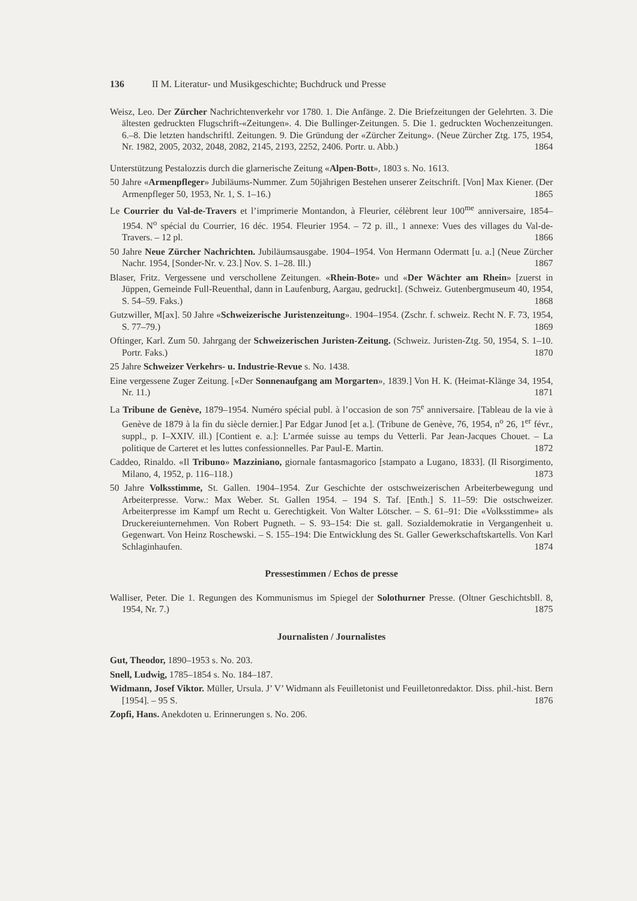136 II M. Literatur- und Musikgeschichte; Buchdruck und Presse
Weisz, Leo. Der Zürcher Nachrichtenverkehr vor 1780. 1. Die Anfänge. 2. Die Briefzeitungen der Gelehrten. 3. Die ältesten gedruckten Flugschrift-«Zeitungen». 4. Die Bullinger-Zeitungen. 5. Die 1. gedruckten Wochenzeitungen. 6.–8. Die letzten handschriftl. Zeitungen. 9. Die Gründung der «Zürcher Zeitung». (Neue Zürcher Ztg. 175, 1954, Nr. 1982, 2005, 2032, 2048, 2082, 2145, 2193, 2252, 2406. Portr. u. Abb.) 1864
Unterstützung Pestalozzis durch die glarnerische Zeitung «Alpen-Bott», 1803 s. No. 1613.
50 Jahre «Armenpfleger» Jubiläums-Nummer. Zum 50jährigen Bestehen unserer Zeitschrift. [Von] Max Kiener. (Der Armenpfleger 50, 1953, Nr. 1, S. 1–16.) 1865
Le Courrier du Val-de-Travers et l’imprimerie Montandon, à Fleurier, célèbrent leur 100<sup>me</sup> anniversaire, 1854–1954. N<sup>o</sup> spécial du Courrier, 16 déc. 1954. Fleurier 1954. – 72 p. ill., 1 annexe: Vues des villages du Val-de-Travers. – 12 pl. 1866
50 Jahre Neue Zürcher Nachrichten. Jubiläumsausgabe. 1904–1954. Von Hermann Odermatt [u. a.] (Neue Zürcher Nachr. 1954, [Sonder-Nr. v. 23.] Nov. S. 1–28. Ill.) 1867
Blaser, Fritz. Vergessene und verschollene Zeitungen. «Rhein-Bote» und «Der Wächter am Rhein» [zuerst in Jüppen, Gemeinde Full-Reuenthal, dann in Laufenburg, Aargau, gedruckt]. (Schweiz. Gutenbergmuseum 40, 1954, S. 54–59. Faks.) 1868
Gutzwiller, M[ax]. 50 Jahre «Schweizerische Juristenzeitung». 1904–1954. (Zschr. f. schweiz. Recht N. F. 73, 1954, S. 77–79.) 1869
Oftinger, Karl. Zum 50. Jahrgang der Schweizerischen Juristen-Zeitung. (Schweiz. Juristen-Ztg. 50, 1954, S. 1–10. Portr. Faks.) 1870
25 Jahre Schweizer Verkehrs- u. Industrie-Revue s. No. 1438.
Eine vergessene Zuger Zeitung. [«Der Sonnenaufgang am Morgarten», 1839.] Von H. K. (Heimat-Klänge 34, 1954, Nr. 11.) 1871
La Tribune de Genève, 1879–1954. Numéro spécial publ. à l’occasion de son 75<sup>e</sup> anniversaire. [Tableau de la vie à Genève de 1879 à la fin du siècle dernier.] Par Edgar Junod [et a.]. (Tribune de Genève, 76, 1954, n<sup>o</sup> 26, 1<sup>er</sup> févr., suppl., p. I–XXIV. ill.) [Contient e. a.]: L’armée suisse au temps du Vetterli. Par Jean-Jacques Chouet. – La politique de Carteret et les luttes confessionnelles. Par Paul-E. Martin. 1872
Caddeo, Rinaldo. «Il Tribuno» Mazziniano, giornale fantasmagorico [stampato a Lugano, 1833]. (Il Risorgimento, Milano, 4, 1952, p. 116–118.) 1873
50 Jahre Volksstimme, St. Gallen. 1904–1954. Zur Geschichte der ostschweizerischen Arbeiterbewegung und Arbeiterpresse. Vorw.: Max Weber. St. Gallen 1954. – 194 S. Taf. [Enth.] S. 11–59: Die ostschweizer. Arbeiterpresse im Kampf um Recht u. Gerechtigkeit. Von Walter Lötscher. – S. 61–91: Die «Volksstimme» als Druckereiunternehmen. Von Robert Pugneth. – S. 93–154: Die st. gall. Sozialdemokratie in Vergangenheit u. Gegenwart. Von Heinz Roschewski. – S. 155–194: Die Entwicklung des St. Galler Gewerkschaftskartells. Von Karl Schlaginhaufen. 1874
Pressestimmen / Echos de presse
Walliser, Peter. Die 1. Regungen des Kommunismus im Spiegel der Solothurner Presse. (Oltner Geschichtsbll. 8, 1954, Nr. 7.) 1875
Journalisten / Journalistes
Gut, Theodor, 1890–1953 s. No. 203.
Snell, Ludwig, 1785–1854 s. No. 184–187.
Widmann, Josef Viktor. Müller, Ursula. J’ V’ Widmann als Feuilletonist und Feuilletonredaktor. Diss. phil.-hist. Bern [1954]. – 95 S. 1876
Zopfi, Hans. Anekdoten u. Erinnerungen s. No. 206.